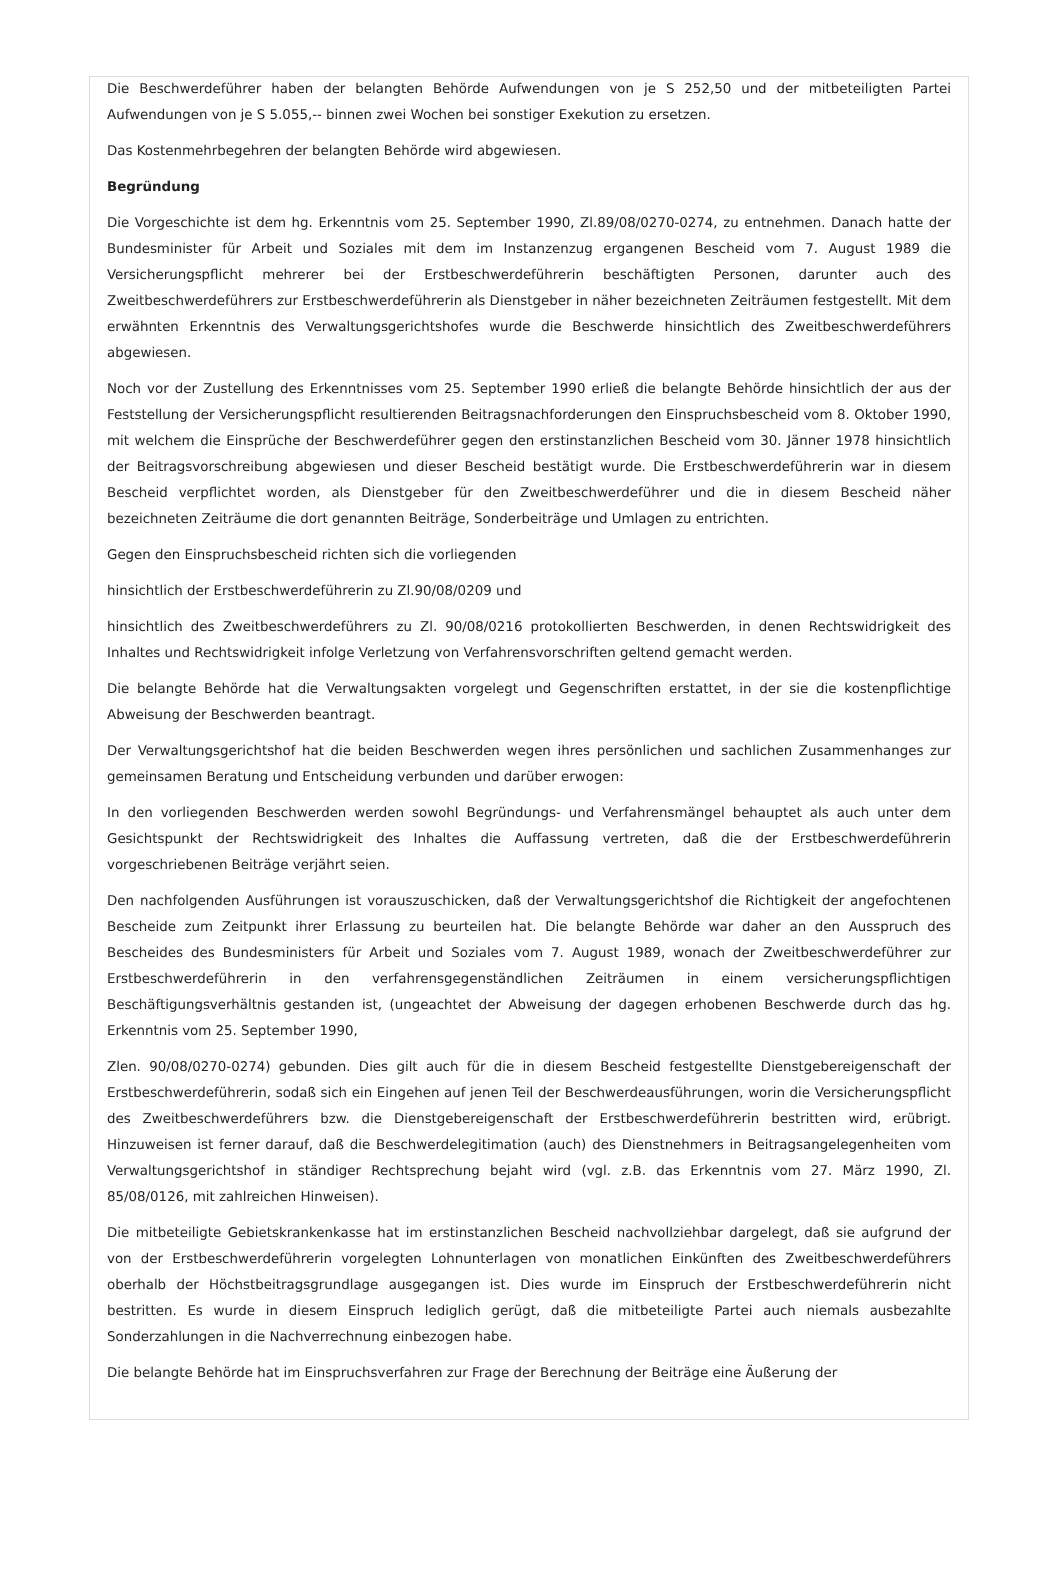Die Beschwerdeführer haben der belangten Behörde Aufwendungen von je S 252,50 und der mitbeteiligten Partei Aufwendungen von je S 5.055,-- binnen zwei Wochen bei sonstiger Exekution zu ersetzen.
Das Kostenmehrbegehren der belangten Behörde wird abgewiesen.
Begründung
Die Vorgeschichte ist dem hg. Erkenntnis vom 25. September 1990, Zl.89/08/0270-0274, zu entnehmen. Danach hatte der Bundesminister für Arbeit und Soziales mit dem im Instanzenzug ergangenen Bescheid vom 7. August 1989 die Versicherungspflicht mehrerer bei der Erstbeschwerdeführerin beschäftigten Personen, darunter auch des Zweitbeschwerdeführers zur Erstbeschwerdeführerin als Dienstgeber in näher bezeichneten Zeiträumen festgestellt. Mit dem erwähnten Erkenntnis des Verwaltungsgerichtshofes wurde die Beschwerde hinsichtlich des Zweitbeschwerdeführers abgewiesen.
Noch vor der Zustellung des Erkenntnisses vom 25. September 1990 erließ die belangte Behörde hinsichtlich der aus der Feststellung der Versicherungspflicht resultierenden Beitragsnachforderungen den Einspruchsbescheid vom 8. Oktober 1990, mit welchem die Einsprüche der Beschwerdeführer gegen den erstinstanzlichen Bescheid vom 30. Jänner 1978 hinsichtlich der Beitragsvorschreibung abgewiesen und dieser Bescheid bestätigt wurde. Die Erstbeschwerdeführerin war in diesem Bescheid verpflichtet worden, als Dienstgeber für den Zweitbeschwerdeführer und die in diesem Bescheid näher bezeichneten Zeiträume die dort genannten Beiträge, Sonderbeiträge und Umlagen zu entrichten.
Gegen den Einspruchsbescheid richten sich die vorliegenden
hinsichtlich der Erstbeschwerdeführerin zu Zl.90/08/0209 und
hinsichtlich des Zweitbeschwerdeführers zu Zl. 90/08/0216 protokollierten Beschwerden, in denen Rechtswidrigkeit des Inhaltes und Rechtswidrigkeit infolge Verletzung von Verfahrensvorschriften geltend gemacht werden.
Die belangte Behörde hat die Verwaltungsakten vorgelegt und Gegenschriften erstattet, in der sie die kostenpflichtige Abweisung der Beschwerden beantragt.
Der Verwaltungsgerichtshof hat die beiden Beschwerden wegen ihres persönlichen und sachlichen Zusammenhanges zur gemeinsamen Beratung und Entscheidung verbunden und darüber erwogen:
In den vorliegenden Beschwerden werden sowohl Begründungs- und Verfahrensmängel behauptet als auch unter dem Gesichtspunkt der Rechtswidrigkeit des Inhaltes die Auffassung vertreten, daß die der Erstbeschwerdeführerin vorgeschriebenen Beiträge verjährt seien.
Den nachfolgenden Ausführungen ist vorauszuschicken, daß der Verwaltungsgerichtshof die Richtigkeit der angefochtenen Bescheide zum Zeitpunkt ihrer Erlassung zu beurteilen hat. Die belangte Behörde war daher an den Ausspruch des Bescheides des Bundesministers für Arbeit und Soziales vom 7. August 1989, wonach der Zweitbeschwerdeführer zur Erstbeschwerdeführerin in den verfahrensgegenständlichen Zeiträumen in einem versicherungspflichtigen Beschäftigungsverhältnis gestanden ist, (ungeachtet der Abweisung der dagegen erhobenen Beschwerde durch das hg. Erkenntnis vom 25. September 1990,
Zlen. 90/08/0270-0274) gebunden. Dies gilt auch für die in diesem Bescheid festgestellte Dienstgebereigenschaft der Erstbeschwerdeführerin, sodaß sich ein Eingehen auf jenen Teil der Beschwerdeausführungen, worin die Versicherungspflicht des Zweitbeschwerdeführers bzw. die Dienstgebereigenschaft der Erstbeschwerdeführerin bestritten wird, erübrigt. Hinzuweisen ist ferner darauf, daß die Beschwerdelegitimation (auch) des Dienstnehmers in Beitragsangelegenheiten vom Verwaltungsgerichtshof in ständiger Rechtsprechung bejaht wird (vgl. z.B. das Erkenntnis vom 27. März 1990, Zl. 85/08/0126, mit zahlreichen Hinweisen).
Die mitbeteiligte Gebietskrankenkasse hat im erstinstanzlichen Bescheid nachvollziehbar dargelegt, daß sie aufgrund der von der Erstbeschwerdeführerin vorgelegten Lohnunterlagen von monatlichen Einkünften des Zweitbeschwerdeführers oberhalb der Höchstbeitragsgrundlage ausgegangen ist. Dies wurde im Einspruch der Erstbeschwerdeführerin nicht bestritten. Es wurde in diesem Einspruch lediglich gerügt, daß die mitbeteiligte Partei auch niemals ausbezahlte Sonderzahlungen in die Nachverrechnung einbezogen habe.
Die belangte Behörde hat im Einspruchsverfahren zur Frage der Berechnung der Beiträge eine Äußerung der